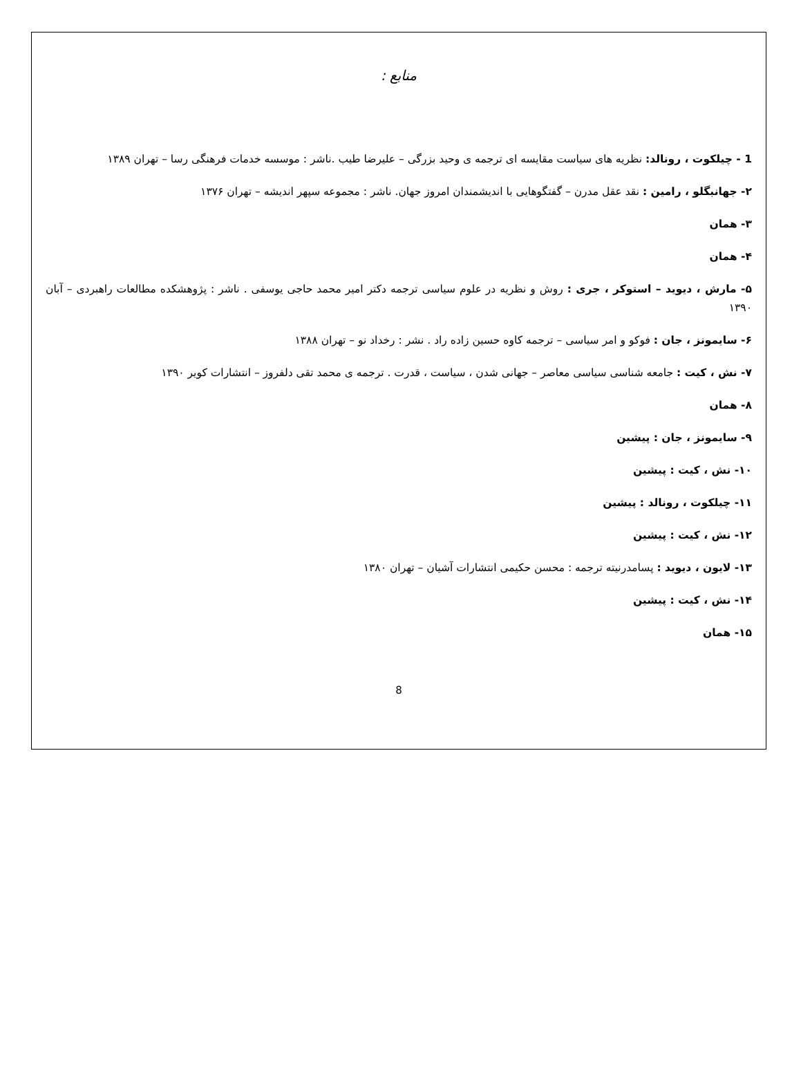منابع :
1 - چیلکوت ، رونالد: نظریه های سیاست مقایسه ای ترجمه ی وحید بزرگی – علیرضا طیب .ناشر : موسسه خدمات فرهنگی رسا – تهران ۱۳۸۹
۲- جهانبگلو ، رامین : نقد عقل مدرن – گفتگوهایی با اندیشمندان امروز جهان. ناشر : مجموعه سپهر اندیشه – تهران ۱۳۷۶
۳- همان
۴- همان
۵- مارش ، دیوید – استوکر ، جری : روش و نظریه در علوم سیاسی ترجمه دکتر امیر محمد حاجی یوسفی . ناشر : پژوهشکده مطالعات راهبردی – آبان ۱۳۹۰
۶- سایمونز ، جان : فوکو و امر سیاسی – ترجمه کاوه حسین زاده راد . نشر : رخداد نو – تهران ۱۳۸۸
۷- نش ، کیت : جامعه شناسی سیاسی معاصر – جهانی شدن ، سیاست ، قدرت . ترجمه ی محمد تقی دلفروز – انتشارات کویر ۱۳۹۰
۸- همان
۹- سایمونز ، جان : پیشین
۱۰- نش ، کیت : پیشین
۱۱- چیلکوت ، رونالد : پیشین
۱۲- نش ، کیت : پیشین
۱۳- لایون ، دیوید : پسامدرنیته ترجمه : محسن حکیمی انتشارات آشیان – تهران ۱۳۸۰
۱۴- نش ، کیت : پیشین
۱۵- همان
8